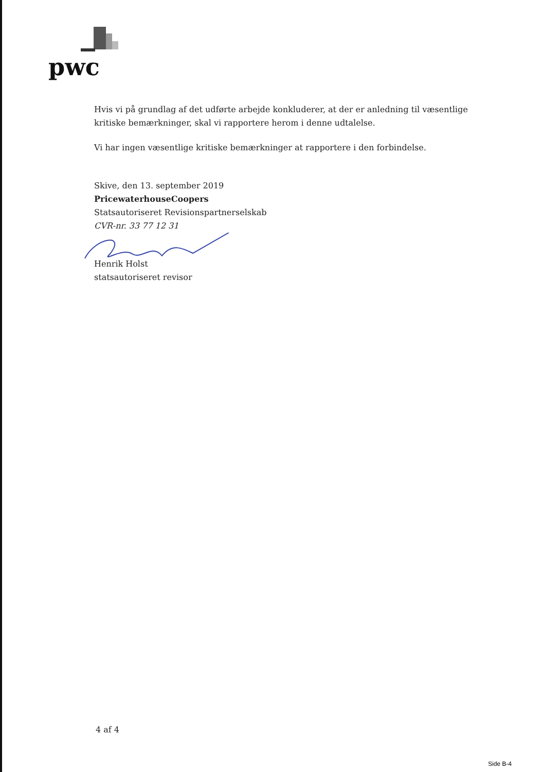pwc
Hvis vi på grundlag af det udførte arbejde konkluderer, at der er anledning til væsentlige kritiske bemærkninger, skal vi rapportere herom i denne udtalelse.
Vi har ingen væsentlige kritiske bemærkninger at rapportere i den forbindelse.
Skive, den 13. september 2019
PricewaterhouseCoopers
Statsautoriseret Revisionspartnerselskab
CVR-nr. 33 77 12 31
Henrik Holst
statsautoriseret revisor
4 af 4
Side B-4